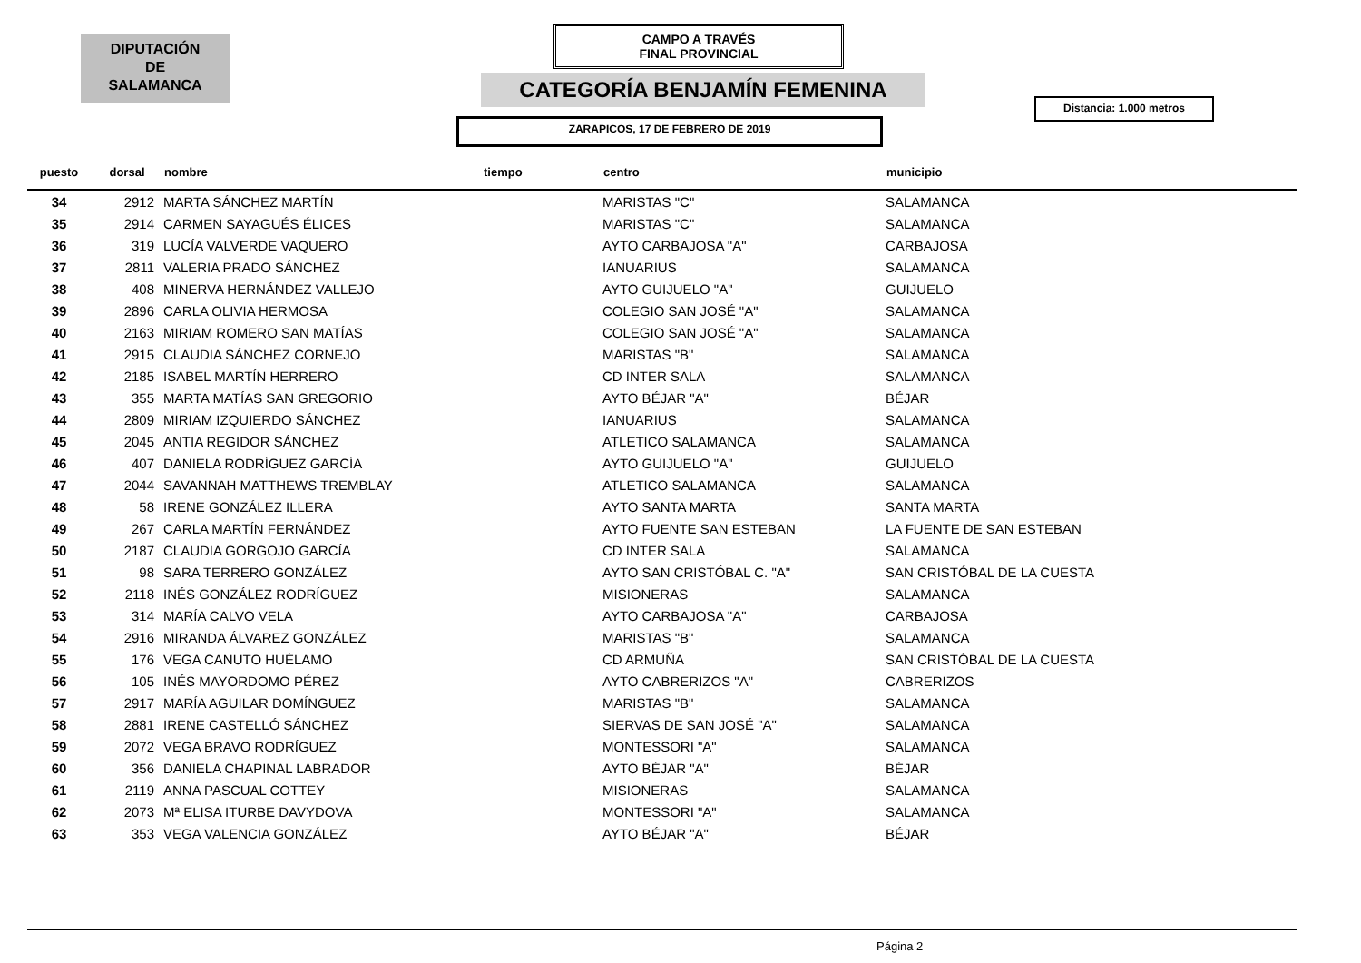DIPUTACIÓN
DE
SALAMANCA
CAMPO A TRAVÉS
FINAL PROVINCIAL
CATEGORÍA BENJAMÍN FEMENINA
Distancia: 1.000 metros
ZARAPICOS, 17 DE FEBRERO DE 2019
| puesto | dorsal | nombre | tiempo | centro | municipio |
| --- | --- | --- | --- | --- | --- |
| 34 | 2912 | MARTA SÁNCHEZ MARTÍN | | MARISTAS "C" | SALAMANCA |
| 35 | 2914 | CARMEN SAYAGUÉS ÉLICES | | MARISTAS "C" | SALAMANCA |
| 36 | 319 | LUCÍA VALVERDE VAQUERO | | AYTO CARBAJOSA "A" | CARBAJOSA |
| 37 | 2811 | VALERIA PRADO SÁNCHEZ | | IANUARIUS | SALAMANCA |
| 38 | 408 | MINERVA HERNÁNDEZ VALLEJO | | AYTO GUIJUELO "A" | GUIJUELO |
| 39 | 2896 | CARLA OLIVIA HERMOSA | | COLEGIO SAN JOSÉ "A" | SALAMANCA |
| 40 | 2163 | MIRIAM ROMERO SAN MATÍAS | | COLEGIO SAN JOSÉ "A" | SALAMANCA |
| 41 | 2915 | CLAUDIA SÁNCHEZ CORNEJO | | MARISTAS "B" | SALAMANCA |
| 42 | 2185 | ISABEL MARTÍN HERRERO | | CD INTER SALA | SALAMANCA |
| 43 | 355 | MARTA MATÍAS SAN GREGORIO | | AYTO BÉJAR "A" | BÉJAR |
| 44 | 2809 | MIRIAM IZQUIERDO SÁNCHEZ | | IANUARIUS | SALAMANCA |
| 45 | 2045 | ANTIA REGIDOR SÁNCHEZ | | ATLETICO SALAMANCA | SALAMANCA |
| 46 | 407 | DANIELA RODRÍGUEZ GARCÍA | | AYTO GUIJUELO "A" | GUIJUELO |
| 47 | 2044 | SAVANNAH MATTHEWS TREMBLAY | | ATLETICO SALAMANCA | SALAMANCA |
| 48 | 58 | IRENE GONZÁLEZ ILLERA | | AYTO SANTA MARTA | SANTA MARTA |
| 49 | 267 | CARLA MARTÍN FERNÁNDEZ | | AYTO FUENTE SAN ESTEBAN | LA FUENTE DE SAN ESTEBAN |
| 50 | 2187 | CLAUDIA GORGOJO GARCÍA | | CD INTER SALA | SALAMANCA |
| 51 | 98 | SARA TERRERO GONZÁLEZ | | AYTO SAN CRISTÓBAL C. "A" | SAN CRISTÓBAL DE LA CUESTA |
| 52 | 2118 | INÉS GONZÁLEZ RODRÍGUEZ | | MISIONERAS | SALAMANCA |
| 53 | 314 | MARÍA CALVO VELA | | AYTO CARBAJOSA "A" | CARBAJOSA |
| 54 | 2916 | MIRANDA ÁLVAREZ GONZÁLEZ | | MARISTAS "B" | SALAMANCA |
| 55 | 176 | VEGA CANUTO HUÉLAMO | | CD ARMUÑA | SAN CRISTÓBAL DE LA CUESTA |
| 56 | 105 | INÉS MAYORDOMO PÉREZ | | AYTO CABRERIZOS "A" | CABRERIZOS |
| 57 | 2917 | MARÍA AGUILAR DOMÍNGUEZ | | MARISTAS "B" | SALAMANCA |
| 58 | 2881 | IRENE CASTELLÓ SÁNCHEZ | | SIERVAS DE SAN JOSÉ "A" | SALAMANCA |
| 59 | 2072 | VEGA BRAVO RODRÍGUEZ | | MONTESSORI "A" | SALAMANCA |
| 60 | 356 | DANIELA CHAPINAL LABRADOR | | AYTO BÉJAR "A" | BÉJAR |
| 61 | 2119 | ANNA PASCUAL COTTEY | | MISIONERAS | SALAMANCA |
| 62 | 2073 | Mª ELISA ITURBE DAVYDOVA | | MONTESSORI "A" | SALAMANCA |
| 63 | 353 | VEGA VALENCIA GONZÁLEZ | | AYTO BÉJAR "A" | BÉJAR |
Página 2